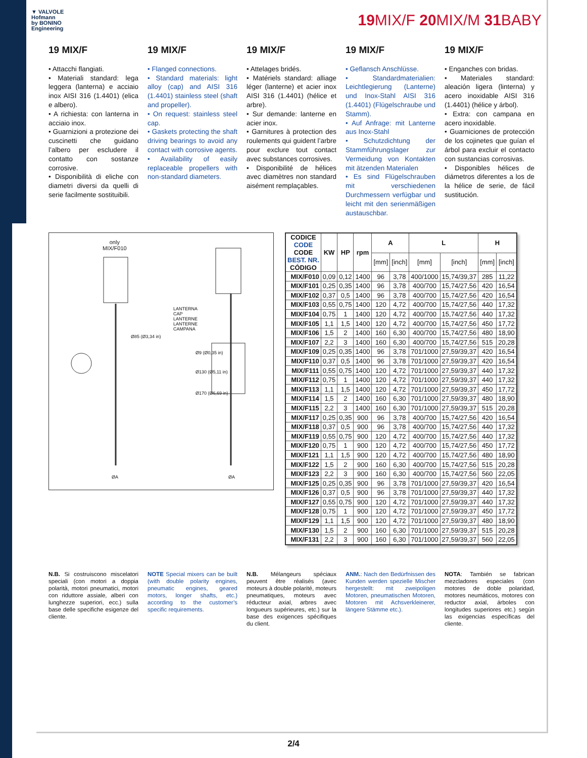▼ VALVOLE
Hofmann
by BONINO
Engineering
19 MIX/F 20 MIX/M 31 BABY
19 MIX/F
• Attacchi flangiati.
• Materiali standard: lega leggera (lanterna) e acciaio inox AISI 316 (1.4401) (elica e albero).
• A richiesta: con lanterna in acciaio inox.
• Guarnizioni a protezione dei cuscinetti che guidano l’albero per escludere il contatto con sostanze corrosive.
• Disponibilità di eliche con diametri diversi da quelli di serie facilmente sostituibili.
19 MIX/F
• Flanged connections.
• Standard materials: light alloy (cap) and AISI 316 (1.4401) stainless steel (shaft and propeller).
• On request: stainless steel cap.
• Gaskets protecting the shaft driving bearings to avoid any contact with corrosive agents.
• Availability of easily replaceable propellers with non-standard diameters.
19 MIX/F
• Attelages bridés.
• Matériels standard: alliage léger (lanterne) et acier inox AISI 316 (1.4401) (hélice et arbre).
• Sur demande: lanterne en acier inox.
• Garnitures à protection des roulements qui guident l’arbre pour exclure tout contact avec substances corrosives.
• Disponibilité de hélices avec diamètres non standard aisément remplaçables.
19 MIX/F
• Geflansch Anschlüsse.
• Standardmaterialien: Leichtlegierung (Lanterne) und Inox-Stahl AISI 316 (1.4401) (Flügelschraube und Stamm).
• Auf Anfrage: mit Lanterne aus Inox-Stahl
• Schutzdichtung der Stammführungslager zur Vermeidung von Kontakten mit ätzenden Materialen
• Es sind Flügelschrauben mit verschiedenen Durchmessern verfügbar und leicht mit den serienmäßigen austauschbar.
19 MIX/F
• Enganches con bridas.
• Materiales standard: aleación ligera (linterna) y acero inoxidable AISI 316 (1.4401) (hélice y árbol).
• Extra: con campana en acero inoxidable.
• Guarniciones de protección de los cojinetes que guían el árbol para excluir el contacto con sustancias corrosivas.
• Disponibles hélices de diámetros diferentes a los de la hélice de serie, de fácil sustitución.
only
MIX/F010
LANTERNA
CAP
LANTERNE
LANTERNE
CAMPANA
Ø85 (Ø3,34 in)
Ø9 (Ø0,35 in)
Ø130 (Ø5,11 in)
Ø170 (Ø6,69 in)
ØA ØA
| CODICE CODE CODE BEST. NR. CÓDIGO | KW | HP | rpm | A | | L | | H | |
| --- | --- | --- | --- | --- | --- | --- | --- | --- | --- |
| | | | | [mm] | [inch] | [mm] | [inch] | [mm] | [inch] |
| MIX/F010 | 0,09 | 0,12 | 1400 | 96 | 3,78 | 400/1000 | 15,74/39,37 | 285 | 11,22 |
| MIX/F101 | 0,25 | 0,35 | 1400 | 96 | 3,78 | 400/700 | 15,74/27,56 | 420 | 16,54 |
| MIX/F102 | 0,37 | 0,5 | 1400 | 96 | 3,78 | 400/700 | 15,74/27,56 | 420 | 16,54 |
| MIX/F103 | 0,55 | 0,75 | 1400 | 120 | 4,72 | 400/700 | 15,74/27,56 | 440 | 17,32 |
| MIX/F104 | 0,75 | 1 | 1400 | 120 | 4,72 | 400/700 | 15,74/27,56 | 440 | 17,32 |
| MIX/F105 | 1,1 | 1,5 | 1400 | 120 | 4,72 | 400/700 | 15,74/27,56 | 450 | 17,72 |
| MIX/F106 | 1,5 | 2 | 1400 | 160 | 6,30 | 400/700 | 15,74/27,56 | 480 | 18,90 |
| MIX/F107 | 2,2 | 3 | 1400 | 160 | 6,30 | 400/700 | 15,74/27,56 | 515 | 20,28 |
| MIX/F109 | 0,25 | 0,35 | 1400 | 96 | 3,78 | 701/1000 | 27,59/39,37 | 420 | 16,54 |
| MIX/F110 | 0,37 | 0,5 | 1400 | 96 | 3,78 | 701/1000 | 27,59/39,37 | 420 | 16,54 |
| MIX/F111 | 0,55 | 0,75 | 1400 | 120 | 4,72 | 701/1000 | 27,59/39,37 | 440 | 17,32 |
| MIX/F112 | 0,75 | 1 | 1400 | 120 | 4,72 | 701/1000 | 27,59/39,37 | 440 | 17,32 |
| MIX/F113 | 1,1 | 1,5 | 1400 | 120 | 4,72 | 701/1000 | 27,59/39,37 | 450 | 17,72 |
| MIX/F114 | 1,5 | 2 | 1400 | 160 | 6,30 | 701/1000 | 27,59/39,37 | 480 | 18,90 |
| MIX/F115 | 2,2 | 3 | 1400 | 160 | 6,30 | 701/1000 | 27,59/39,37 | 515 | 20,28 |
| MIX/F117 | 0,25 | 0,35 | 900 | 96 | 3,78 | 400/700 | 15,74/27,56 | 420 | 16,54 |
| MIX/F118 | 0,37 | 0,5 | 900 | 96 | 3,78 | 400/700 | 15,74/27,56 | 440 | 17,32 |
| MIX/F119 | 0,55 | 0,75 | 900 | 120 | 4,72 | 400/700 | 15,74/27,56 | 440 | 17,32 |
| MIX/F120 | 0,75 | 1 | 900 | 120 | 4,72 | 400/700 | 15,74/27,56 | 450 | 17,72 |
| MIX/F121 | 1,1 | 1,5 | 900 | 120 | 4,72 | 400/700 | 15,74/27,56 | 480 | 18,90 |
| MIX/F122 | 1,5 | 2 | 900 | 160 | 6,30 | 400/700 | 15,74/27,56 | 515 | 20,28 |
| MIX/F123 | 2,2 | 3 | 900 | 160 | 6,30 | 400/700 | 15,74/27,56 | 560 | 22,05 |
| MIX/F125 | 0,25 | 0,35 | 900 | 96 | 3,78 | 701/1000 | 27,59/39,37 | 420 | 16,54 |
| MIX/F126 | 0,37 | 0,5 | 900 | 96 | 3,78 | 701/1000 | 27,59/39,37 | 440 | 17,32 |
| MIX/F127 | 0,55 | 0,75 | 900 | 120 | 4,72 | 701/1000 | 27,59/39,37 | 440 | 17,32 |
| MIX/F128 | 0,75 | 1 | 900 | 120 | 4,72 | 701/1000 | 27,59/39,37 | 450 | 17,72 |
| MIX/F129 | 1,1 | 1,5 | 900 | 120 | 4,72 | 701/1000 | 27,59/39,37 | 480 | 18,90 |
| MIX/F130 | 1,5 | 2 | 900 | 160 | 6,30 | 701/1000 | 27,59/39,37 | 515 | 20,28 |
| MIX/F131 | 2,2 | 3 | 900 | 160 | 6,30 | 701/1000 | 27,59/39,37 | 560 | 22,05 |
N.B. Si costruiscono miscelatori speciali (con motori a doppia polarità, motori pneumatici, motori con riduttore assiale, alberi con lunghezze superiori, ecc.) sulla base delle specifiche esigenze del cliente.
NOTE Special mixers can be built (with double polarity engines, pneumatic engines, geared motors, longer shafts, etc.) according to the customer’s specific requirements.
N.B. Mélangeurs spéciaux peuvent être réalisés (avec moteurs à double polarité, moteurs pneumatiques, moteurs avec réducteur axial, arbres avec longueurs supérieures, etc.) sur la base des exigences spécifiques du client.
ANM.: Nach den Bedürfnissen des Kunden werden spezielle Mischer hergestellt: mit zweipoligen Motoren, pneumatischen Motoren, Motoren mit Achsverkleinerer, längere Stämme etc.).
NOTA: También se fabrican mezcladores especiales (con motores de doble polaridad, motores neumáticos, motores con reductor axial, árboles con longitudes superiores etc.) según las exigencias específicas del cliente.
2/4